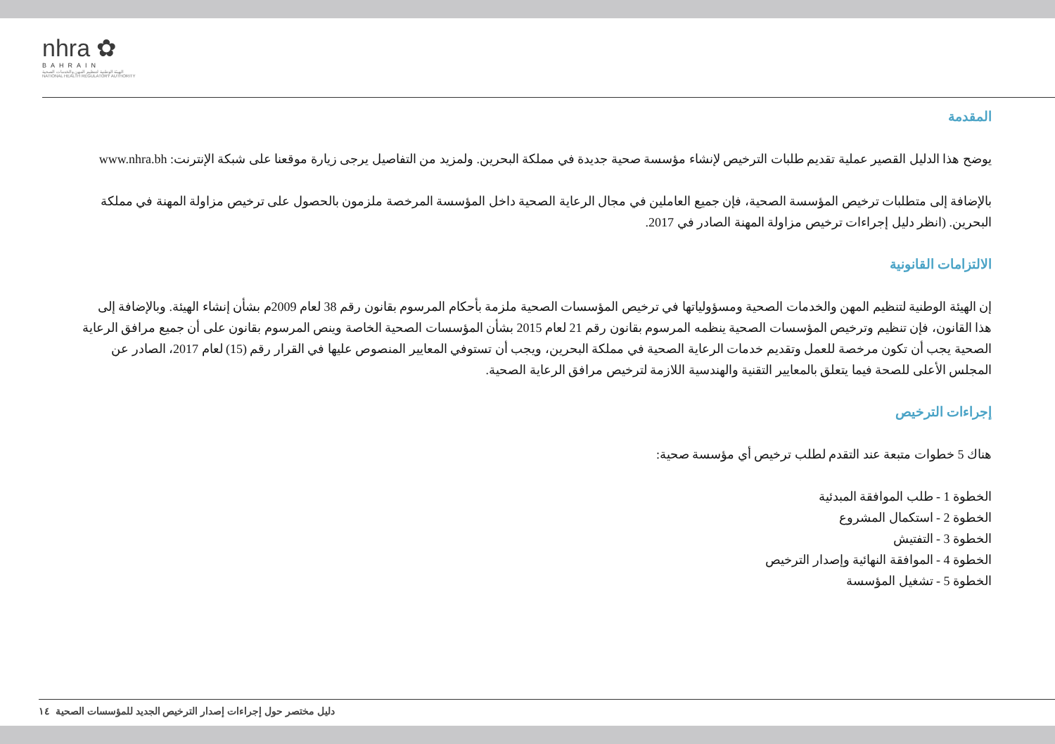nhra ✿
BAHRAIN
الهيئة الوطنية لتنظيم المهن والخدمات الصحية
NATIONAL HEALTH REGULATORY AUTHORITY
المقدمة
يوضح هذا الدليل القصير عملية تقديم طلبات الترخيص لإنشاء مؤسسة صحية جديدة في مملكة البحرين. ولمزيد من التفاصيل يرجى زيارة موقعنا على شبكة الإنترنت: www.nhra.bh
بالإضافة إلى متطلبات ترخيص المؤسسة الصحية، فإن جميع العاملين في مجال الرعاية الصحية داخل المؤسسة المرخصة ملزمون بالحصول على ترخيص مزاولة المهنة في مملكة البحرين. (انظر دليل إجراءات ترخيص مزاولة المهنة الصادر في 2017.
الالتزامات القانونية
إن الهيئة الوطنية لتنظيم المهن والخدمات الصحية ومسؤولياتها في ترخيص المؤسسات الصحية ملزمة بأحكام المرسوم بقانون رقم 38 لعام 2009م بشأن إنشاء الهيئة. وبالإضافة إلى هذا القانون، فإن تنظيم وترخيص المؤسسات الصحية ينظمه المرسوم بقانون رقم 21 لعام 2015 بشأن المؤسسات الصحية الخاصة وينص المرسوم بقانون على أن جميع مرافق الرعاية الصحية يجب أن تكون مرخصة للعمل وتقديم خدمات الرعاية الصحية في مملكة البحرين، ويجب أن تستوفي المعايير المنصوص عليها في القرار رقم (15) لعام 2017، الصادر عن المجلس الأعلى للصحة فيما يتعلق بالمعايير التقنية والهندسية اللازمة لترخيص مرافق الرعاية الصحية.
إجراءات الترخيص
هناك 5 خطوات متبعة عند التقدم لطلب ترخيص أي مؤسسة صحية:
الخطوة 1 - طلب الموافقة المبدئية
الخطوة 2 - استكمال المشروع
الخطوة 3 - التفتيش
الخطوة 4 - الموافقة النهائية وإصدار الترخيص
الخطوة 5 - تشغيل المؤسسة
دليل مختصر حول إجراءات إصدار الترخيص الجديد للمؤسسات الصحية ١٤